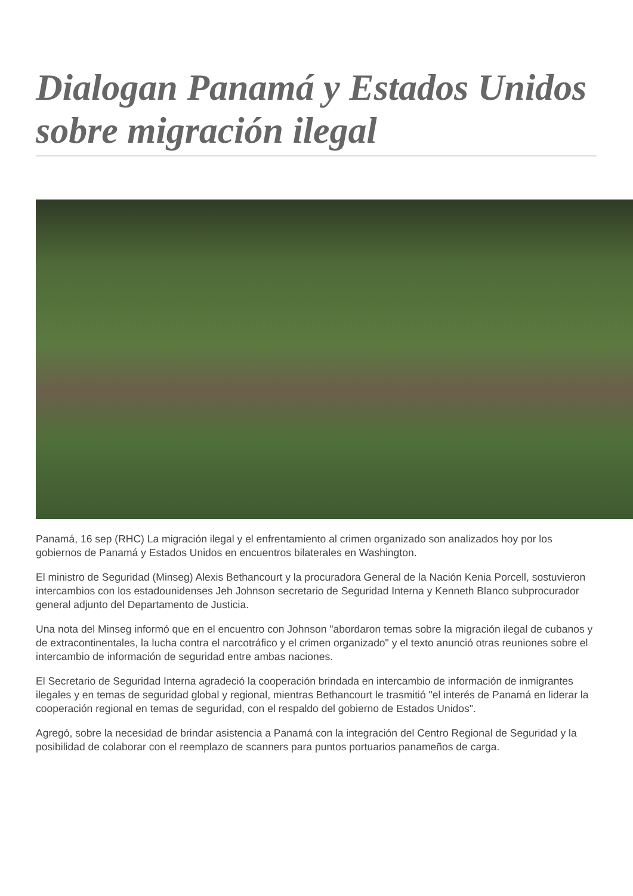Dialogan Panamá y Estados Unidos sobre migración ilegal
Panamá, 16 sep (RHC) La migración ilegal y el enfrentamiento al crimen organizado son analizados hoy por los gobiernos de Panamá y Estados Unidos en encuentros bilaterales en Washington.
El ministro de Seguridad (Minseg) Alexis Bethancourt y la procuradora General de la Nación Kenia Porcell, sostuvieron intercambios con los estadounidenses Jeh Johnson secretario de Seguridad Interna y Kenneth Blanco subprocurador general adjunto del Departamento de Justicia.
Una nota del Minseg informó que en el encuentro con Johnson "abordaron temas sobre la migración ilegal de cubanos y de extracontinentales, la lucha contra el narcotráfico y el crimen organizado" y el texto anunció otras reuniones sobre el intercambio de información de seguridad entre ambas naciones.
El Secretario de Seguridad Interna agradeció la cooperación brindada en intercambio de información de inmigrantes ilegales y en temas de seguridad global y regional, mientras Bethancourt le trasmitió "el interés de Panamá en liderar la cooperación regional en temas de seguridad, con el respaldo del gobierno de Estados Unidos".
Agregó, sobre la necesidad de brindar asistencia a Panamá con la integración del Centro Regional de Seguridad y la posibilidad de colaborar con el reemplazo de scanners para puntos portuarios panameños de carga.